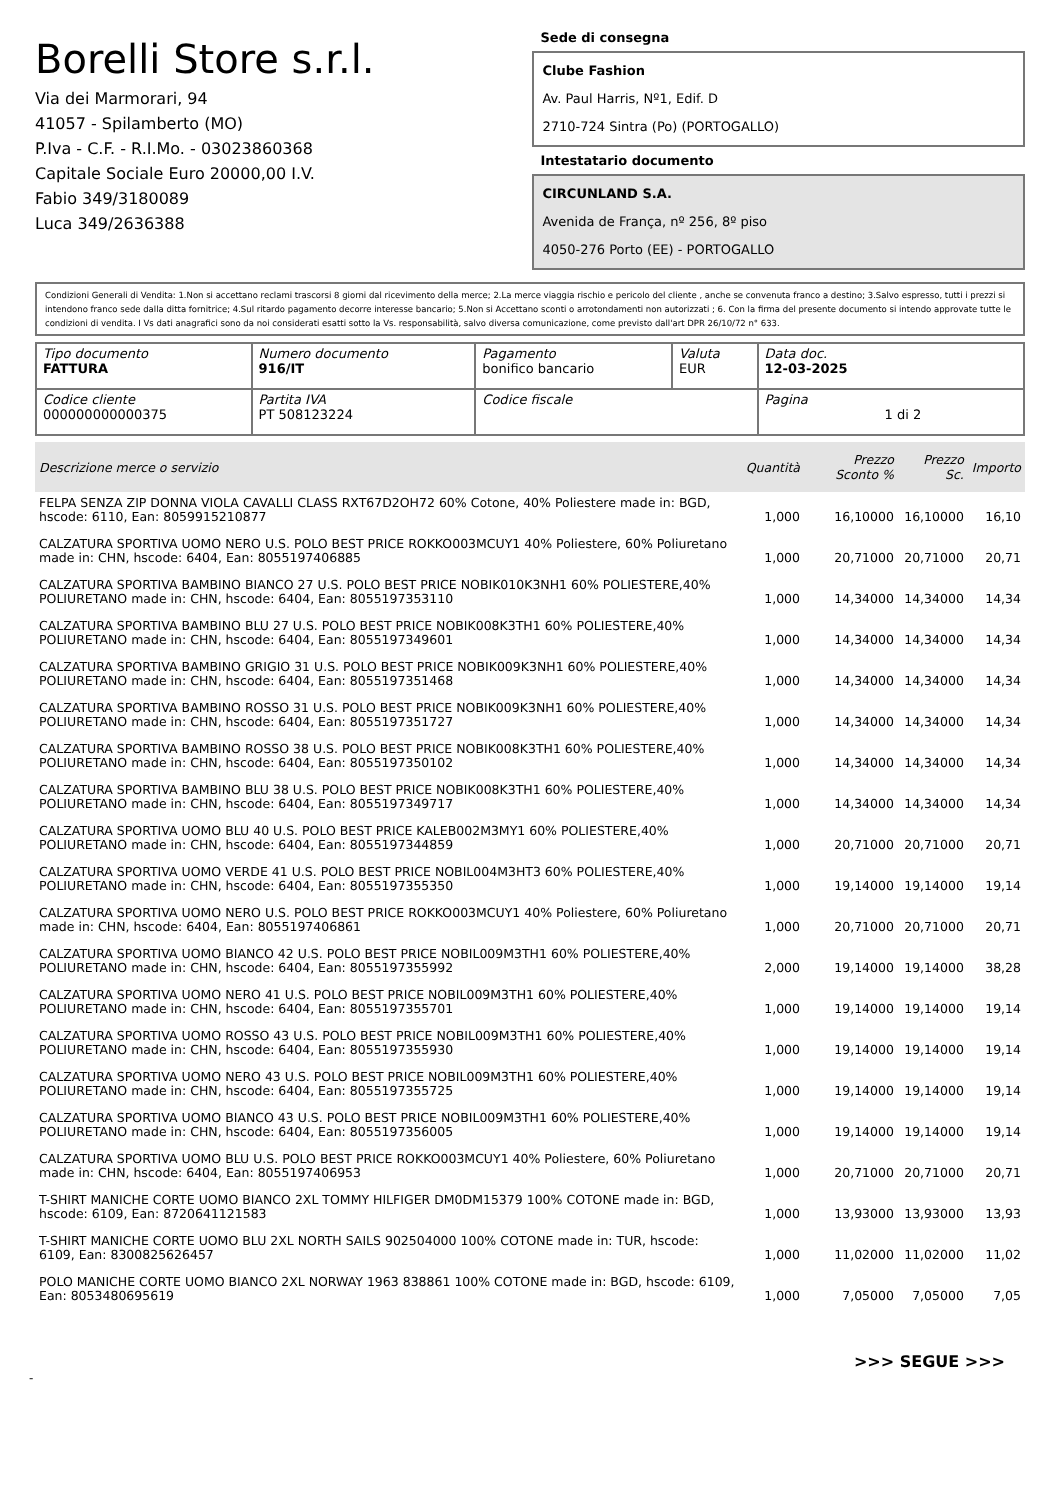Borelli Store s.r.l.
Via dei Marmorari, 94
41057 - Spilamberto (MO)
P.Iva - C.F. - R.I.Mo. - 03023860368
Capitale Sociale Euro 20000,00 I.V.
Fabio 349/3180089
Luca 349/2636388
Sede di consegna
Clube Fashion
Av. Paul Harris, Nº1, Edif. D
2710-724 Sintra (Po) (PORTOGALLO)
Intestatario documento
CIRCUNLAND S.A.
Avenida de França, nº 256, 8º piso
4050-276 Porto (EE) - PORTOGALLO
Condizioni Generali di Vendita: 1.Non si accettano reclami trascorsi 8 giorni dal ricevimento della merce; 2.La merce viaggia rischio e pericolo del cliente , anche se convenuta franco a destino; 3.Salvo espresso, tutti i prezzi si intendono franco sede dalla ditta fornitrice; 4.Sul ritardo pagamento decorre interesse bancario; 5.Non si Accettano sconti o arrotondamenti non autorizzati ; 6. Con la firma del presente documento si intendo approvate tutte le condizioni di vendita. I Vs dati anagrafici sono da noi considerati esatti sotto la Vs. responsabilità, salvo diversa comunicazione, come previsto dall'art DPR 26/10/72 n° 633.
| Tipo documento FATTURA | Numero documento 916/IT | Pagamento bonifico bancario | Valuta EUR | Data doc. 12-03-2025 |
| Codice cliente 000000000000375 | Partita IVA PT 508123224 | Codice fiscale | | Pagina 1 di 2 |
| Descrizione merce o servizio | Quantità | Prezzo Sconto % | Prezzo Sc. | Importo |
| --- | --- | --- | --- | --- |
| FELPA SENZA ZIP DONNA VIOLA CAVALLI CLASS RXT67D2OH72 60% Cotone, 40% Poliestere made in: BGD, hscode: 6110, Ean: 8059915210877 | 1,000 | 16,10000 | 16,10000 | 16,10 |
| CALZATURA SPORTIVA UOMO NERO U.S. POLO BEST PRICE ROKKO003MCUY1 40% Poliestere, 60% Poliuretano made in: CHN, hscode: 6404, Ean: 8055197406885 | 1,000 | 20,71000 | 20,71000 | 20,71 |
| CALZATURA SPORTIVA BAMBINO BIANCO 27 U.S. POLO BEST PRICE NOBIK010K3NH1 60% POLIESTERE,40% POLIURETANO made in: CHN, hscode: 6404, Ean: 8055197353110 | 1,000 | 14,34000 | 14,34000 | 14,34 |
| CALZATURA SPORTIVA BAMBINO BLU 27 U.S. POLO BEST PRICE NOBIK008K3TH1 60% POLIESTERE,40% POLIURETANO made in: CHN, hscode: 6404, Ean: 8055197349601 | 1,000 | 14,34000 | 14,34000 | 14,34 |
| CALZATURA SPORTIVA BAMBINO GRIGIO 31 U.S. POLO BEST PRICE NOBIK009K3NH1 60% POLIESTERE,40% POLIURETANO made in: CHN, hscode: 6404, Ean: 8055197351468 | 1,000 | 14,34000 | 14,34000 | 14,34 |
| CALZATURA SPORTIVA BAMBINO ROSSO 31 U.S. POLO BEST PRICE NOBIK009K3NH1 60% POLIESTERE,40% POLIURETANO made in: CHN, hscode: 6404, Ean: 8055197351727 | 1,000 | 14,34000 | 14,34000 | 14,34 |
| CALZATURA SPORTIVA BAMBINO ROSSO 38 U.S. POLO BEST PRICE NOBIK008K3TH1 60% POLIESTERE,40% POLIURETANO made in: CHN, hscode: 6404, Ean: 8055197350102 | 1,000 | 14,34000 | 14,34000 | 14,34 |
| CALZATURA SPORTIVA BAMBINO BLU 38 U.S. POLO BEST PRICE NOBIK008K3TH1 60% POLIESTERE,40% POLIURETANO made in: CHN, hscode: 6404, Ean: 8055197349717 | 1,000 | 14,34000 | 14,34000 | 14,34 |
| CALZATURA SPORTIVA UOMO BLU 40 U.S. POLO BEST PRICE KALEB002M3MY1 60% POLIESTERE,40% POLIURETANO made in: CHN, hscode: 6404, Ean: 8055197344859 | 1,000 | 20,71000 | 20,71000 | 20,71 |
| CALZATURA SPORTIVA UOMO VERDE 41 U.S. POLO BEST PRICE NOBIL004M3HT3 60% POLIESTERE,40% POLIURETANO made in: CHN, hscode: 6404, Ean: 8055197355350 | 1,000 | 19,14000 | 19,14000 | 19,14 |
| CALZATURA SPORTIVA UOMO NERO U.S. POLO BEST PRICE ROKKO003MCUY1 40% Poliestere, 60% Poliuretano made in: CHN, hscode: 6404, Ean: 8055197406861 | 1,000 | 20,71000 | 20,71000 | 20,71 |
| CALZATURA SPORTIVA UOMO BIANCO 42 U.S. POLO BEST PRICE NOBIL009M3TH1 60% POLIESTERE,40% POLIURETANO made in: CHN, hscode: 6404, Ean: 8055197355992 | 2,000 | 19,14000 | 19,14000 | 38,28 |
| CALZATURA SPORTIVA UOMO NERO 41 U.S. POLO BEST PRICE NOBIL009M3TH1 60% POLIESTERE,40% POLIURETANO made in: CHN, hscode: 6404, Ean: 8055197355701 | 1,000 | 19,14000 | 19,14000 | 19,14 |
| CALZATURA SPORTIVA UOMO ROSSO 43 U.S. POLO BEST PRICE NOBIL009M3TH1 60% POLIESTERE,40% POLIURETANO made in: CHN, hscode: 6404, Ean: 8055197355930 | 1,000 | 19,14000 | 19,14000 | 19,14 |
| CALZATURA SPORTIVA UOMO NERO 43 U.S. POLO BEST PRICE NOBIL009M3TH1 60% POLIESTERE,40% POLIURETANO made in: CHN, hscode: 6404, Ean: 8055197355725 | 1,000 | 19,14000 | 19,14000 | 19,14 |
| CALZATURA SPORTIVA UOMO BIANCO 43 U.S. POLO BEST PRICE NOBIL009M3TH1 60% POLIESTERE,40% POLIURETANO made in: CHN, hscode: 6404, Ean: 8055197356005 | 1,000 | 19,14000 | 19,14000 | 19,14 |
| CALZATURA SPORTIVA UOMO BLU U.S. POLO BEST PRICE ROKKO003MCUY1 40% Poliestere, 60% Poliuretano made in: CHN, hscode: 6404, Ean: 8055197406953 | 1,000 | 20,71000 | 20,71000 | 20,71 |
| T-SHIRT MANICHE CORTE UOMO BIANCO 2XL TOMMY HILFIGER DM0DM15379 100% COTONE made in: BGD, hscode: 6109, Ean: 8720641121583 | 1,000 | 13,93000 | 13,93000 | 13,93 |
| T-SHIRT MANICHE CORTE UOMO BLU 2XL NORTH SAILS 902504000 100% COTONE made in: TUR, hscode: 6109, Ean: 8300825626457 | 1,000 | 11,02000 | 11,02000 | 11,02 |
| POLO MANICHE CORTE UOMO BIANCO 2XL NORWAY 1963 838861 100% COTONE made in: BGD, hscode: 6109, Ean: 8053480695619 | 1,000 | 7,05000 | 7,05000 | 7,05 |
>>> SEGUE >>>
-